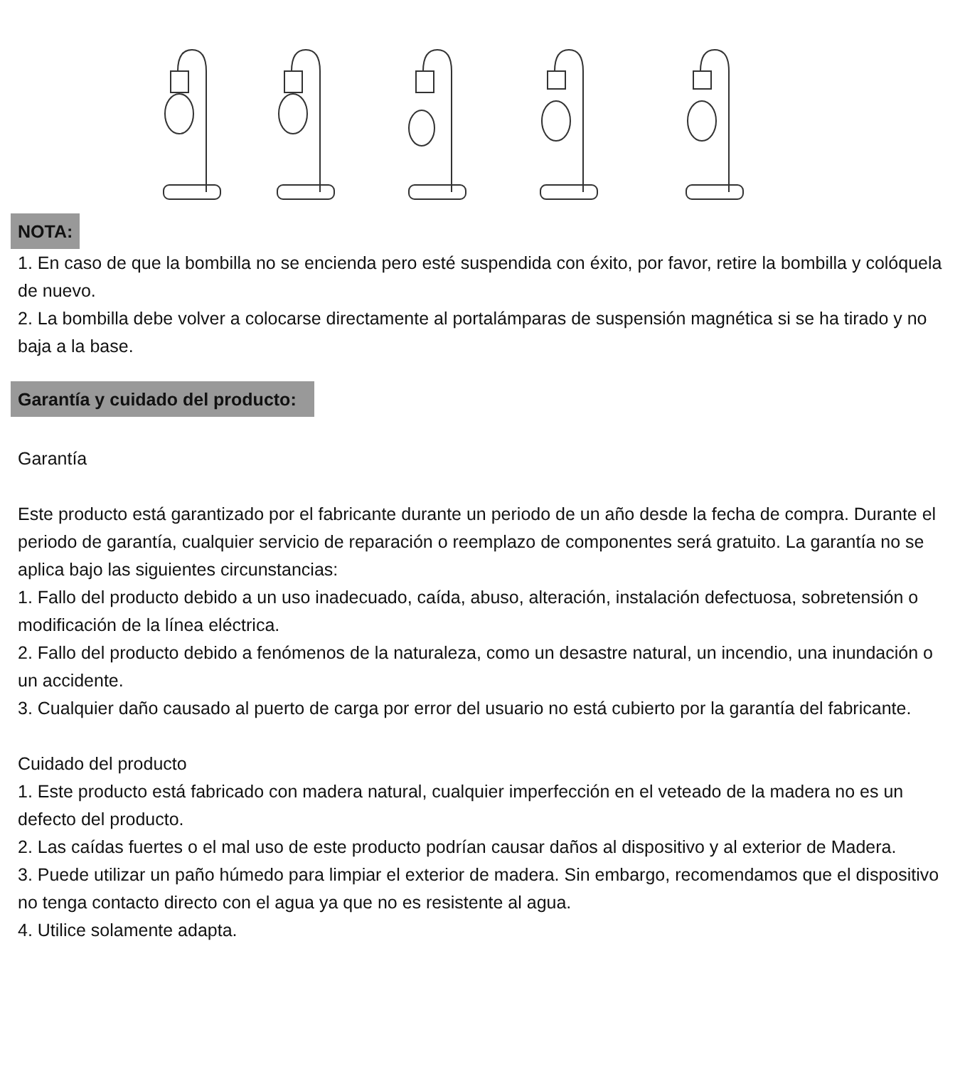NOTA:
1. En caso de que la bombilla no se encienda pero esté suspendida con éxito, por favor, retire la bombilla y colóquela de nuevo.
2. La bombilla debe volver a colocarse directamente al portalámparas de suspensión magnética si se ha tirado y no baja a la base.
Garantía y cuidado del producto:
Garantía
Este producto está garantizado por el fabricante durante un periodo de un año desde la fecha de compra. Durante el periodo de garantía, cualquier servicio de reparación o reemplazo de componentes será gratuito. La garantía no se aplica bajo las siguientes circunstancias:
1. Fallo del producto debido a un uso inadecuado, caída, abuso, alteración, instalación defectuosa, sobretensión o modificación de la línea eléctrica.
2. Fallo del producto debido a fenómenos de la naturaleza, como un desastre natural, un incendio, una inundación o un accidente.
3. Cualquier daño causado al puerto de carga por error del usuario no está cubierto por la garantía del fabricante.
Cuidado del producto
1. Este producto está fabricado con madera natural, cualquier imperfección en el veteado de la madera no es un defecto del producto.
2. Las caídas fuertes o el mal uso de este producto podrían causar daños al dispositivo y al exterior de Madera.
3. Puede utilizar un paño húmedo para limpiar el exterior de madera. Sin embargo, recomendamos que el dispositivo no tenga contacto directo con el agua ya que no es resistente al agua.
4. Utilice solamente adapta.